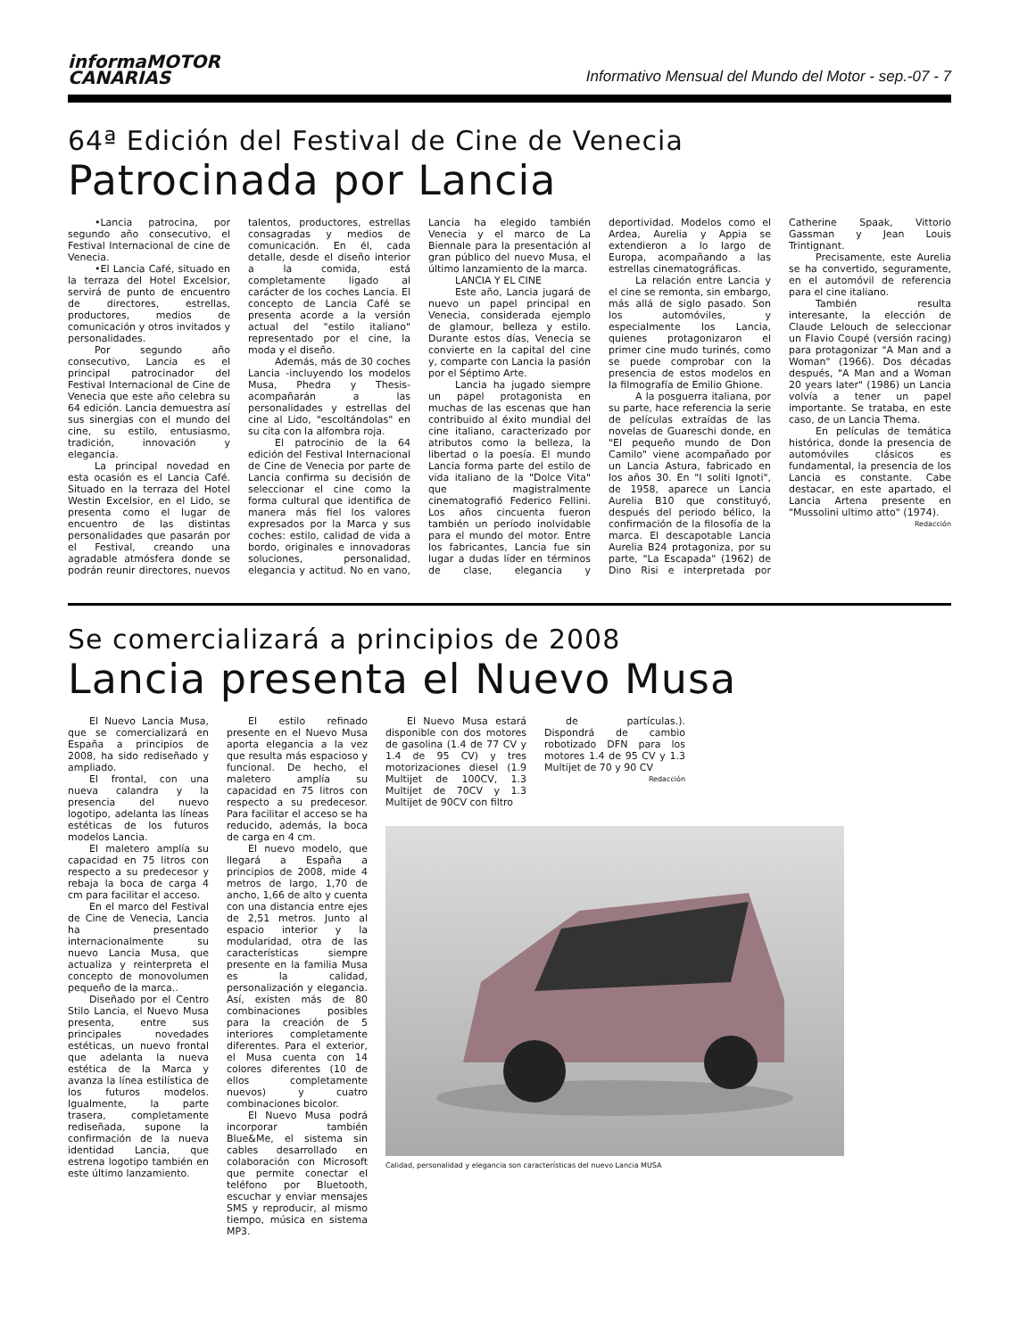informaMOTOR
CANARIAS
Informativo Mensual del Mundo del Motor - sep.-07 - 7
64ª Edición del Festival de Cine de Venecia
Patrocinada por Lancia
•Lancia patrocina, por segundo año consecutivo, el Festival Internacional de cine de Venecia.
•El Lancia Café, situado en la terraza del Hotel Excelsior, servirá de punto de encuentro de directores, estrellas, productores, medios de comunicación y otros invitados y personalidades.
Por segundo año consecutivo, Lancia es el principal patrocinador del Festival Internacional de Cine de Venecia que este año celebra su 64 edición. Lancia demuestra así sus sinergias con el mundo del cine, su estilo, entusiasmo, tradición, innovación y elegancia.
La principal novedad en esta ocasión es el Lancia Café. Situado en la terraza del Hotel Westin Excelsior, en el Lido, se presenta como el lugar de encuentro de las distintas personalidades que pasarán por el Festival, creando una agradable atmósfera donde se podrán reunir directores, nuevos talentos, productores, estrellas consagradas y medios de comunicación. En él, cada detalle, desde el diseño interior a la comida, está completamente ligado al carácter de los coches Lancia. El concepto de Lancia Café se presenta acorde a la versión actual del "estilo italiano" representado por el cine, la moda y el diseño.
Además, más de 30 coches Lancia -incluyendo los modelos Musa, Phedra y Thesis- acompañarán a las personalidades y estrellas del cine al Lido, "escoltándolas" en su cita con la alfombra roja.
El patrocinio de la 64 edición del Festival Internacional de Cine de Venecia por parte de Lancia confirma su decisión de seleccionar el cine como la forma cultural que identifica de manera más fiel los valores expresados por la Marca y sus coches: estilo, calidad de vida a bordo, originales e innovadoras soluciones, personalidad, elegancia y actitud. No en vano, Lancia ha elegido también Venecia y el marco de La Biennale para la presentación al gran público del nuevo Musa, el último lanzamiento de la marca.
LANCIA Y EL CINE
Este año, Lancia jugará de nuevo un papel principal en Venecia, considerada ejemplo de glamour, belleza y estilo. Durante estos días, Venecia se convierte en la capital del cine y, comparte con Lancia la pasión por el Séptimo Arte.
Lancia ha jugado siempre un papel protagonista en muchas de las escenas que han contribuido al éxito mundial del cine italiano, caracterizado por atributos como la belleza, la libertad o la poesía. El mundo Lancia forma parte del estilo de vida italiano de la "Dolce Vita" que magistralmente cinematografió Federico Fellini. Los años cincuenta fueron también un período inolvidable para el mundo del motor. Entre los fabricantes, Lancia fue sin lugar a dudas líder en términos de clase, elegancia y deportividad. Modelos como el Ardea, Aurelia y Appia se extendieron a lo largo de Europa, acompañando a las estrellas cinematográficas.
La relación entre Lancia y el cine se remonta, sin embargo, más allá de siglo pasado. Son los automóviles, y especialmente los Lancia, quienes protagonizaron el primer cine mudo turinés, como se puede comprobar con la presencia de estos modelos en la filmografía de Emilio Ghione.
A la posguerra italiana, por su parte, hace referencia la serie de películas extraídas de las novelas de Guareschi donde, en "El pequeño mundo de Don Camilo" viene acompañado por un Lancia Astura, fabricado en los años 30. En "I soliti Ignoti", de 1958, aparece un Lancia Aurelia B10 que constituyó, después del periodo bélico, la confirmación de la filosofía de la marca. El descapotable Lancia Aurelia B24 protagoniza, por su parte, "La Escapada" (1962) de Dino Risi e interpretada por Catherine Spaak, Vittorio Gassman y Jean Louis Trintignant.
Precisamente, este Aurelia se ha convertido, seguramente, en el automóvil de referencia para el cine italiano.
También resulta interesante, la elección de Claude Lelouch de seleccionar un Flavio Coupé (versión racing) para protagonizar "A Man and a Woman" (1966). Dos décadas después, "A Man and a Woman 20 years later" (1986) un Lancia volvía a tener un papel importante. Se trataba, en este caso, de un Lancia Thema.
En películas de temática histórica, donde la presencia de automóviles clásicos es fundamental, la presencia de los Lancia es constante. Cabe destacar, en este apartado, el Lancia Artena presente en "Mussolini ultimo atto" (1974).
Redacción
Se comercializará a principios de 2008
Lancia presenta el Nuevo Musa
El Nuevo Lancia Musa, que se comercializará en España a principios de 2008, ha sido rediseñado y ampliado.
El frontal, con una nueva calandra y la presencia del nuevo logotipo, adelanta las líneas estéticas de los futuros modelos Lancia.
El maletero amplía su capacidad en 75 litros con respecto a su predecesor y rebaja la boca de carga 4 cm para facilitar el acceso.
En el marco del Festival de Cine de Venecia, Lancia ha presentado internacionalmente su nuevo Lancia Musa, que actualiza y reinterpreta el concepto de monovolumen pequeño de la marca..
Diseñado por el Centro Stilo Lancia, el Nuevo Musa presenta, entre sus principales novedades estéticas, un nuevo frontal que adelanta la nueva estética de la Marca y avanza la línea estilística de los futuros modelos. Igualmente, la parte trasera, completamente rediseñada, supone la confirmación de la nueva identidad Lancia, que estrena logotipo también en este último lanzamiento.
El estilo refinado presente en el Nuevo Musa aporta elegancia a la vez que resulta más espacioso y funcional. De hecho, el maletero amplía su capacidad en 75 litros con respecto a su predecesor. Para facilitar el acceso se ha reducido, además, la boca de carga en 4 cm.
El nuevo modelo, que llegará a España a principios de 2008, mide 4 metros de largo, 1,70 de ancho, 1,66 de alto y cuenta con una distancia entre ejes de 2,51 metros. Junto al espacio interior y la modularidad, otra de las características siempre presente en la familia Musa es la calidad, personalización y elegancia. Así, existen más de 80 combinaciones posibles para la creación de 5 interiores completamente diferentes. Para el exterior, el Musa cuenta con 14 colores diferentes (10 de ellos completamente nuevos) y cuatro combinaciones bicolor.
El Nuevo Musa podrá incorporar también Blue&Me, el sistema sin cables desarrollado en colaboración con Microsoft que permite conectar el teléfono por Bluetooth, escuchar y enviar mensajes SMS y reproducir, al mismo tiempo, música en sistema MP3.
El Nuevo Musa estará disponible con dos motores de gasolina (1.4 de 77 CV y 1.4 de 95 CV) y tres motorizaciones diesel (1.9 Multijet de 100CV, 1.3 Multijet de 70CV y 1.3 Multijet de 90CV con filtro
de partículas.). Dispondrá de cambio robotizado DFN para los motores 1.4 de 95 CV y 1.3 Multijet de 70 y 90 CV
Redacción
Calidad, personalidad y elegancia son características del nuevo Lancia MUSA